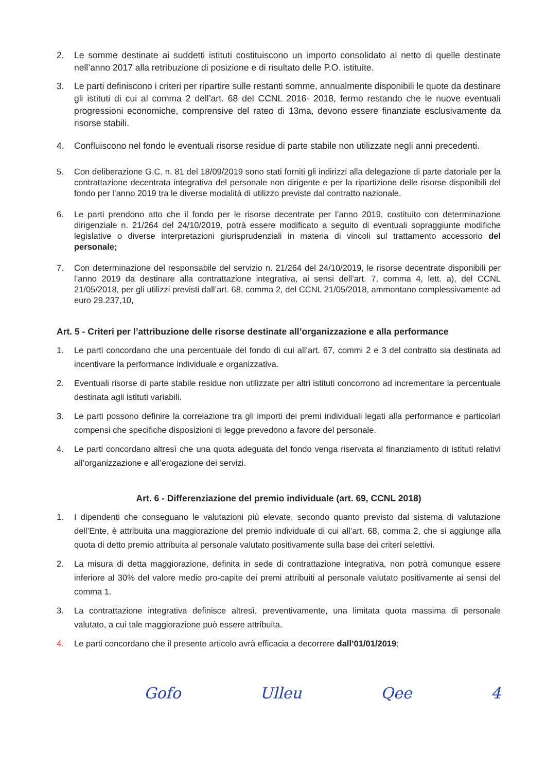2. Le somme destinate ai suddetti istituti costituiscono un importo consolidato al netto di quelle destinate nell’anno 2017 alla retribuzione di posizione e di risultato delle P.O. istituite.
3. Le parti definiscono i criteri per ripartire sulle restanti somme, annualmente disponibili le quote da destinare gli istituti di cui al comma 2 dell’art. 68 del CCNL 2016- 2018, fermo restando che le nuove eventuali progressioni economiche, comprensive del rateo di 13ma, devono essere finanziate esclusivamente da risorse stabili.
4. Confluiscono nel fondo le eventuali risorse residue di parte stabile non utilizzate negli anni precedenti.
5. Con deliberazione G.C. n. 81 del 18/09/2019 sono stati forniti gli indirizzi alla delegazione di parte datoriale per la contrattazione decentrata integrativa del personale non dirigente e per la ripartizione delle risorse disponibili del fondo per l’anno 2019 tra le diverse modalità di utilizzo previste dal contratto nazionale.
6. Le parti prendono atto che il fondo per le risorse decentrate per l’anno 2019, costituito con determinazione dirigenziale n. 21/264 del 24/10/2019, potrà essere modificato a seguito di eventuali sopraggiunte modifiche legislative o diverse interpretazioni giurisprudenziali in materia di vincoli sul trattamento accessorio del personale;
7. Con determinazione del responsabile del servizio n. 21/264 del 24/10/2019, le risorse decentrate disponibili per l’anno 2019 da destinare alla contrattazione integrativa, ai sensi dell’art. 7, comma 4, lett. a), del CCNL 21/05/2018, per gli utilizzi previsti dall’art. 68, comma 2, del CCNL 21/05/2018, ammontano complessivamente ad euro 29.237,10,
Art. 5 - Criteri per l’attribuzione delle risorse destinate all’organizzazione e alla performance
1. Le parti concordano che una percentuale del fondo di cui all’art. 67, commi 2 e 3 del contratto sia destinata ad incentivare la performance individuale e organizzativa.
2. Eventuali risorse di parte stabile residue non utilizzate per altri istituti concorrono ad incrementare la percentuale destinata agli istituti variabili.
3. Le parti possono definire la correlazione tra gli importi dei premi individuali legati alla performance e particolari compensi che specifiche disposizioni di legge prevedono a favore del personale.
4. Le parti concordano altresì che una quota adeguata del fondo venga riservata al finanziamento di istituti relativi all’organizzazione e all’erogazione dei servizi.
Art. 6 - Differenziazione del premio individuale (art. 69, CCNL 2018)
1. I dipendenti che conseguano le valutazioni più elevate, secondo quanto previsto dal sistema di valutazione dell’Ente, è attribuita una maggiorazione del premio individuale di cui all’art. 68, comma 2, che si aggiunge alla quota di detto premio attribuita al personale valutato positivamente sulla base dei criteri selettivi.
2. La misura di detta maggiorazione, definita in sede di contrattazione integrativa, non potrà comunque essere inferiore al 30% del valore medio pro-capite dei premi attribuiti al personale valutato positivamente ai sensi del comma 1.
3. La contrattazione integrativa definisce altresì, preventivamente, una limitata quota massima di personale valutato, a cui tale maggiorazione può essere attribuita.
4. Le parti concordano che il presente articolo avrà efficacia a decorrere dall’01/01/2019;
Gofo Ulleu Qee 4